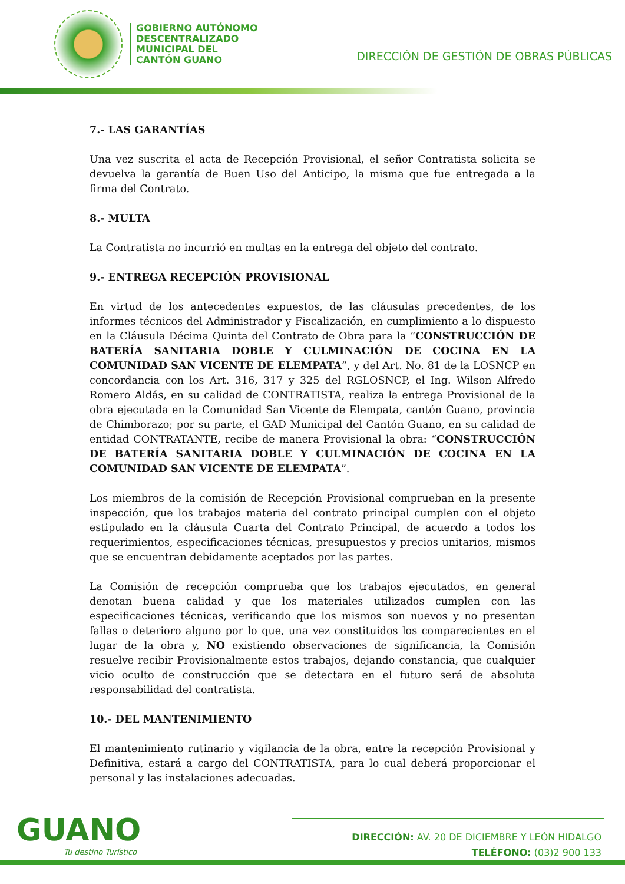GOBIERNO AUTÓNOMO
DESCENTRALIZADO
MUNICIPAL DEL
CANTÓN GUANO
DIRECCIÓN DE GESTIÓN DE OBRAS PÚBLICAS
7.- LAS GARANTÍAS
Una vez suscrita el acta de Recepción Provisional, el señor Contratista solicita se devuelva la garantía de Buen Uso del Anticipo, la misma que fue entregada a la firma del Contrato.
8.- MULTA
La Contratista no incurrió en multas en la entrega del objeto del contrato.
9.- ENTREGA RECEPCIÓN PROVISIONAL
En virtud de los antecedentes expuestos, de las cláusulas precedentes, de los informes técnicos del Administrador y Fiscalización, en cumplimiento a lo dispuesto en la Cláusula Décima Quinta del Contrato de Obra para la “CONSTRUCCIÓN DE BATERÍA SANITARIA DOBLE Y CULMINACIÓN DE COCINA EN LA COMUNIDAD SAN VICENTE DE ELEMPATA”, y del Art. No. 81 de la LOSNCP en concordancia con los Art. 316, 317 y 325 del RGLOSNCP, el Ing. Wilson Alfredo Romero Aldás, en su calidad de CONTRATISTA, realiza la entrega Provisional de la obra ejecutada en la Comunidad San Vicente de Elempata, cantón Guano, provincia de Chimborazo; por su parte, el GAD Municipal del Cantón Guano, en su calidad de entidad CONTRATANTE, recibe de manera Provisional la obra: “CONSTRUCCIÓN DE BATERÍA SANITARIA DOBLE Y CULMINACIÓN DE COCINA EN LA COMUNIDAD SAN VICENTE DE ELEMPATA”.
Los miembros de la comisión de Recepción Provisional comprueban en la presente inspección, que los trabajos materia del contrato principal cumplen con el objeto estipulado en la cláusula Cuarta del Contrato Principal, de acuerdo a todos los requerimientos, especificaciones técnicas, presupuestos y precios unitarios, mismos que se encuentran debidamente aceptados por las partes.
La Comisión de recepción comprueba que los trabajos ejecutados, en general denotan buena calidad y que los materiales utilizados cumplen con las especificaciones técnicas, verificando que los mismos son nuevos y no presentan fallas o deterioro alguno por lo que, una vez constituidos los comparecientes en el lugar de la obra y, NO existiendo observaciones de significancia, la Comisión resuelve recibir Provisionalmente estos trabajos, dejando constancia, que cualquier vicio oculto de construcción que se detectara en el futuro será de absoluta responsabilidad del contratista.
10.- DEL MANTENIMIENTO
El mantenimiento rutinario y vigilancia de la obra, entre la recepción Provisional y Definitiva, estará a cargo del CONTRATISTA, para lo cual deberá proporcionar el personal y las instalaciones adecuadas.
GUANO
Tu destino Turístico
DIRECCIÓN: AV. 20 DE DICIEMBRE Y LEÓN HIDALGO
TELÉFONO: (03)2 900 133